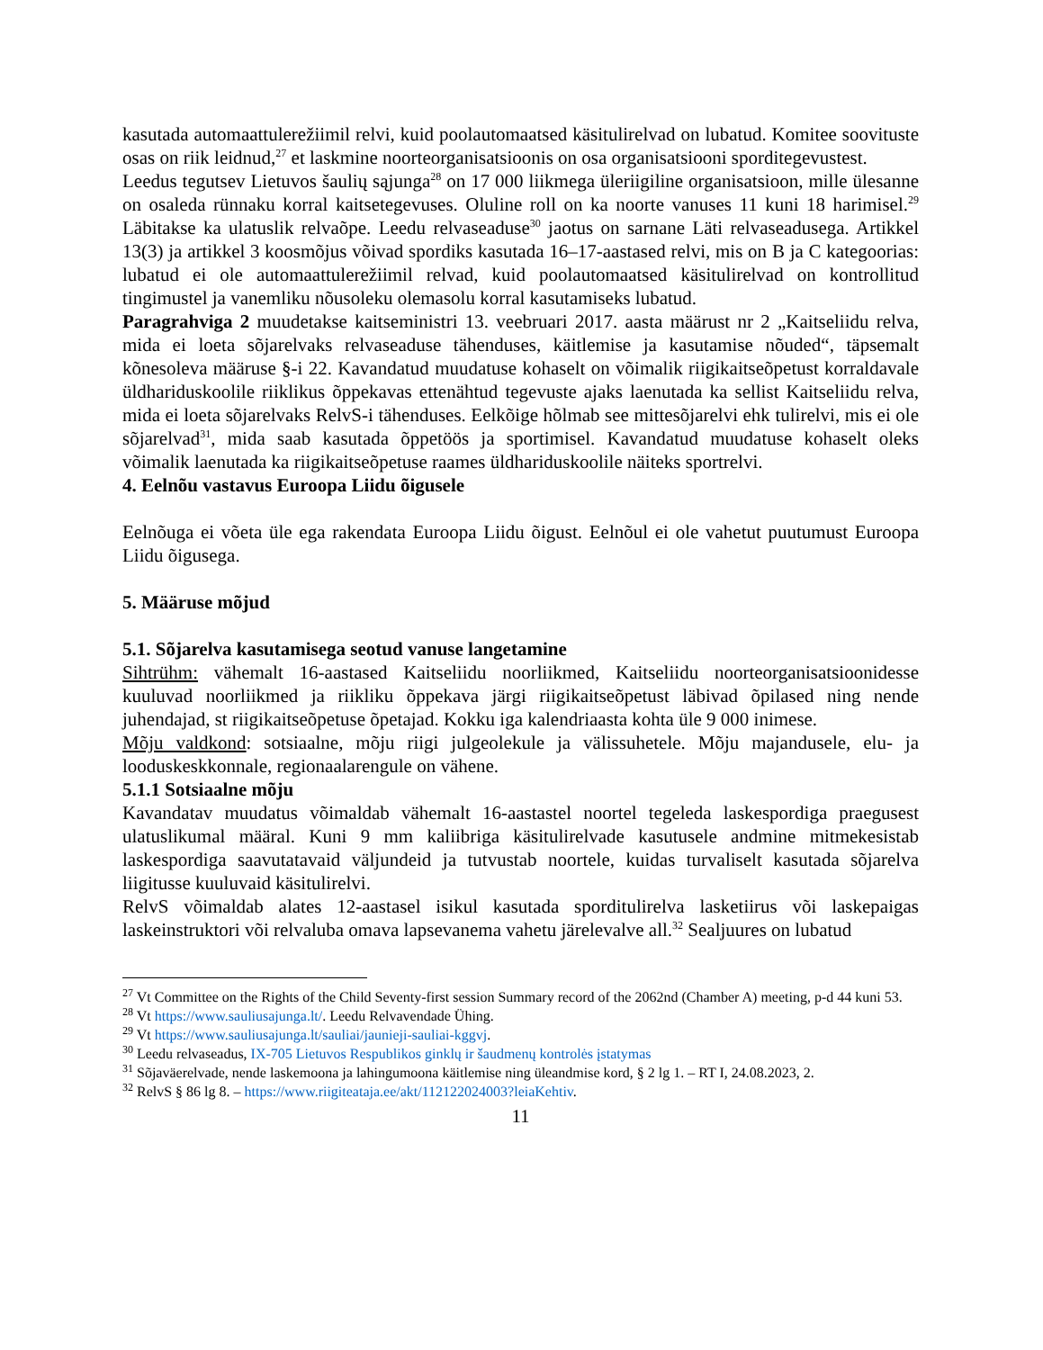kasutada automaattulerežiimil relvi, kuid poolautomaatsed käsitulirelvad on lubatud. Komitee soovituste osas on riik leidnud,<sup>27</sup> et laskmine noorteorganisatsioonis on osa organisatsiooni sporditegevustest.
Leedus tegutsev Lietuvos šaulių sąjunga<sup>28</sup> on 17 000 liikmega üleriigiline organisatsioon, mille ülesanne on osaleda rünnaku korral kaitsetegevuses. Oluline roll on ka noorte vanuses 11 kuni 18 harimisel.<sup>29</sup> Läbitakse ka ulatuslik relvaõpe. Leedu relvaseaduse<sup>30</sup> jaotus on sarnane Läti relvaseadusega. Artikkel 13(3) ja artikkel 3 koosmõjus võivad spordiks kasutada 16–17-aastased relvi, mis on B ja C kategoorias: lubatud ei ole automaattulerežiimil relvad, kuid poolautomaatsed käsitulirelvad on kontrollitud tingimustel ja vanemliku nõusoleku olemasolu korral kasutamiseks lubatud.
Paragrahviga 2 muudetakse kaitseministri 13. veebruari 2017. aasta määrust nr 2 „Kaitseliidu relva, mida ei loeta sõjarelvaks relvaseaduse tähenduses, käitlemise ja kasutamise nõuded“, täpsemalt kõnesoleva määruse §-i 22. Kavandatud muudatuse kohaselt on võimalik riigikaitseõpetust korraldavale üldhariduskoolile riiklikus õppekavas ettenähtud tegevuste ajaks laenutada ka sellist Kaitseliidu relva, mida ei loeta sõjarelvaks RelvS-i tähenduses. Eelkõige hõlmab see mittesõjarelvi ehk tulirelvi, mis ei ole sõjarelvad<sup>31</sup>, mida saab kasutada õppetöös ja sportimisel. Kavandatud muudatuse kohaselt oleks võimalik laenutada ka riigikaitseõpetuse raames üldhariduskoolile näiteks sportrelvi.
4. Eelnõu vastavus Euroopa Liidu õigusele
Eelnõuga ei võeta üle ega rakendata Euroopa Liidu õigust. Eelnõul ei ole vahetut puutumust Euroopa Liidu õigusega.
5. Määruse mõjud
5.1. Sõjarelva kasutamisega seotud vanuse langetamine
Sihtrühm: vähemalt 16-aastased Kaitseliidu noorliikmed, Kaitseliidu noorteorganisatsioonidesse kuuluvad noorliikmed ja riikliku õppekava järgi riigikaitseõpetust läbivad õpilased ning nende juhendajad, st riigikaitseõpetuse õpetajad. Kokku iga kalendriaasta kohta üle 9 000 inimese.
Mõju valdkond: sotsiaalne, mõju riigi julgeolekule ja välissuhetele. Mõju majandusele, elu- ja looduskeskkonnale, regionaalarengule on vähene.
5.1.1 Sotsiaalne mõju
Kavandatav muudatus võimaldab vähemalt 16-aastastel noortel tegeleda laskespordiga praegusest ulatuslikumal määral. Kuni 9 mm kaliibriga käsitulirelvade kasutusele andmine mitmekesistab laskespordiga saavutatavaid väljundeid ja tutvustab noortele, kuidas turvaliselt kasutada sõjarelva liigitusse kuuluvaid käsitulirelvi.
RelvS võimaldab alates 12-aastasel isikul kasutada sporditulirelva lasketiirus või laskepaigas laskeinstruktori või relvaluba omava lapsevanema vahetu järelevalve all.<sup>32</sup> Sealjuures on lubatud
<sup>27</sup> Vt Committee on the Rights of the Child Seventy-first session Summary record of the 2062nd (Chamber A) meeting, p-d 44 kuni 53.
<sup>28</sup> Vt https://www.sauliusajunga.lt/. Leedu Relvavendade Ühing.
<sup>29</sup> Vt https://www.sauliusajunga.lt/sauliai/jaunieji-sauliai-kggvj.
<sup>30</sup> Leedu relvaseadus, IX-705 Lietuvos Respublikos ginklų ir šaudmenų kontrolės įstatymas
<sup>31</sup> Sõjaväerelvade, nende laskemoona ja lahingumoona käitlemise ning üleandmise kord, § 2 lg 1. – RT I, 24.08.2023, 2.
<sup>32</sup> RelvS § 86 lg 8. – https://www.riigiteataja.ee/akt/112122024003?leiaKehtiv.
11